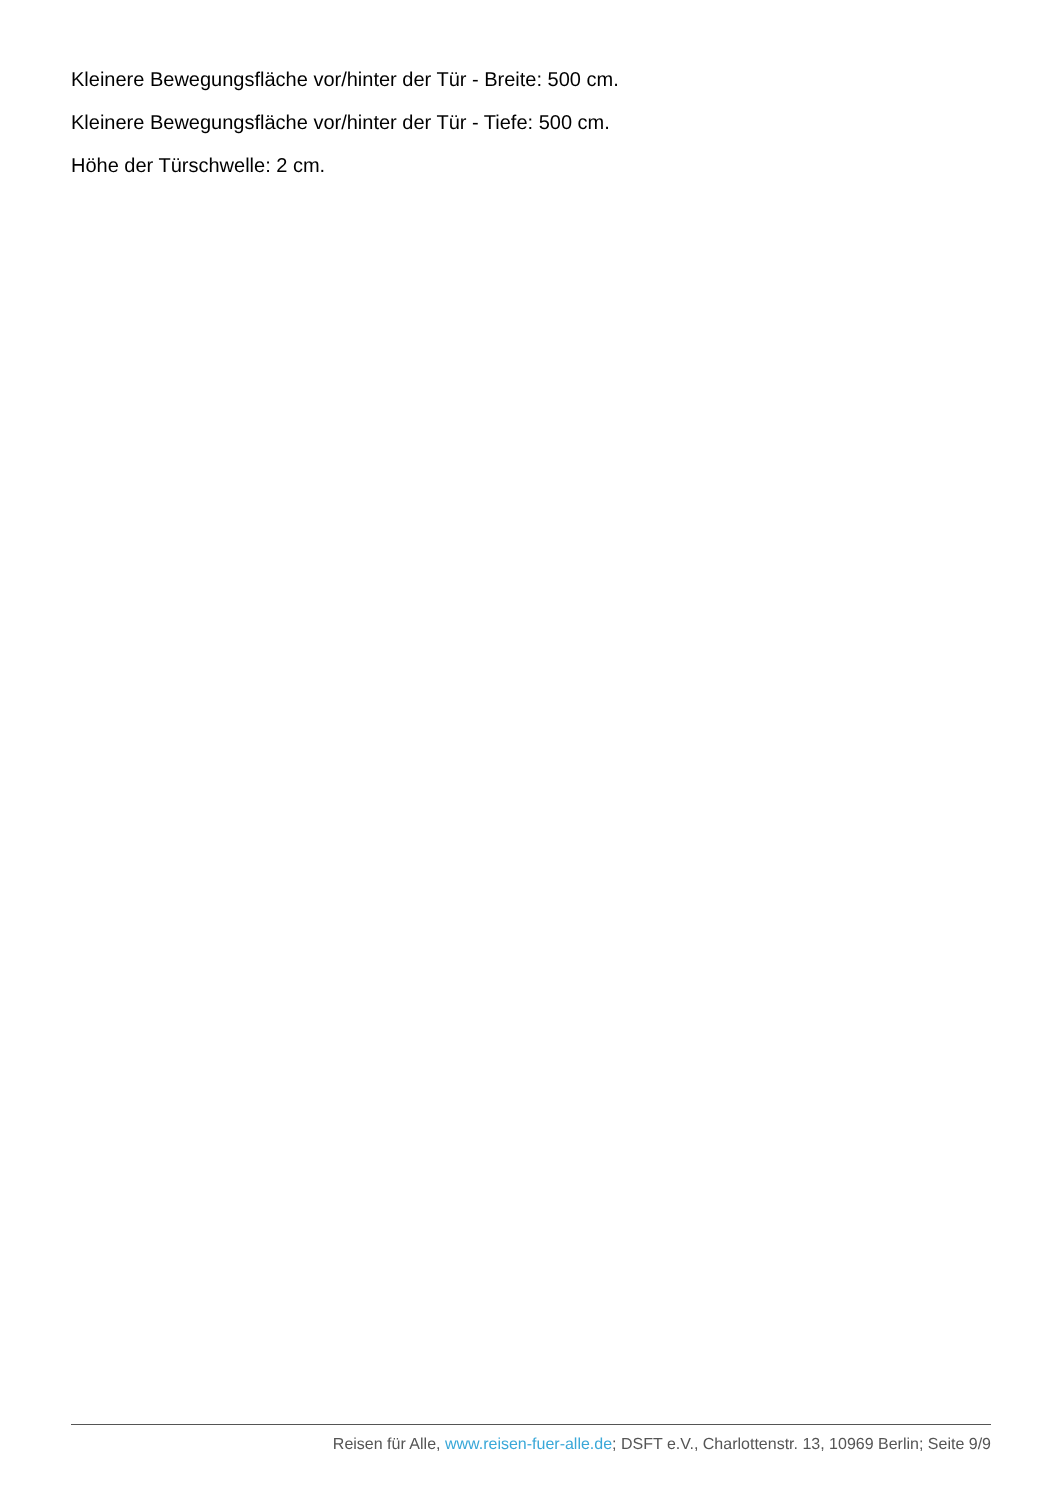Kleinere Bewegungsfläche vor/hinter der Tür - Breite: 500 cm.
Kleinere Bewegungsfläche vor/hinter der Tür - Tiefe: 500 cm.
Höhe der Türschwelle: 2 cm.
Reisen für Alle, www.reisen-fuer-alle.de; DSFT e.V., Charlottenstr. 13, 10969 Berlin; Seite 9/9